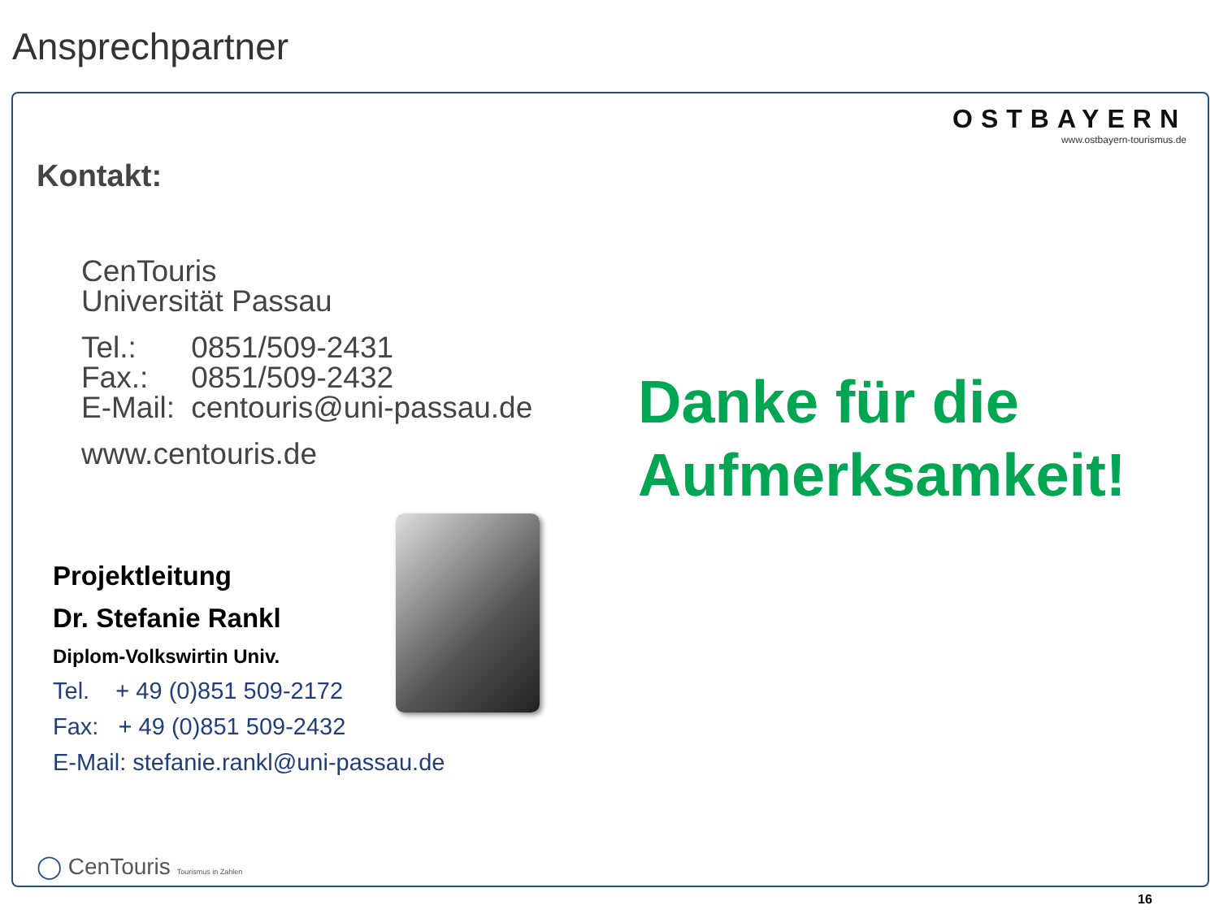Ansprechpartner
OSTBAYERN
www.ostbayern-tourismus.de
Kontakt:
CenTouris
Universität Passau
| Tel.: | 0851/509-2431 |
| Fax.: | 0851/509-2432 |
| E-Mail: | centouris@uni-passau.de |
www.centouris.de
Danke für die
Aufmerksamkeit!
Projektleitung
Dr. Stefanie Rankl
Diplom-Volkswirtin Univ.
Tel. + 49 (0)851 509-2172
Fax: + 49 (0)851 509-2432
E-Mail: stefanie.rankl@uni-passau.de
◯ CenTouris Tourismus in Zahlen
16